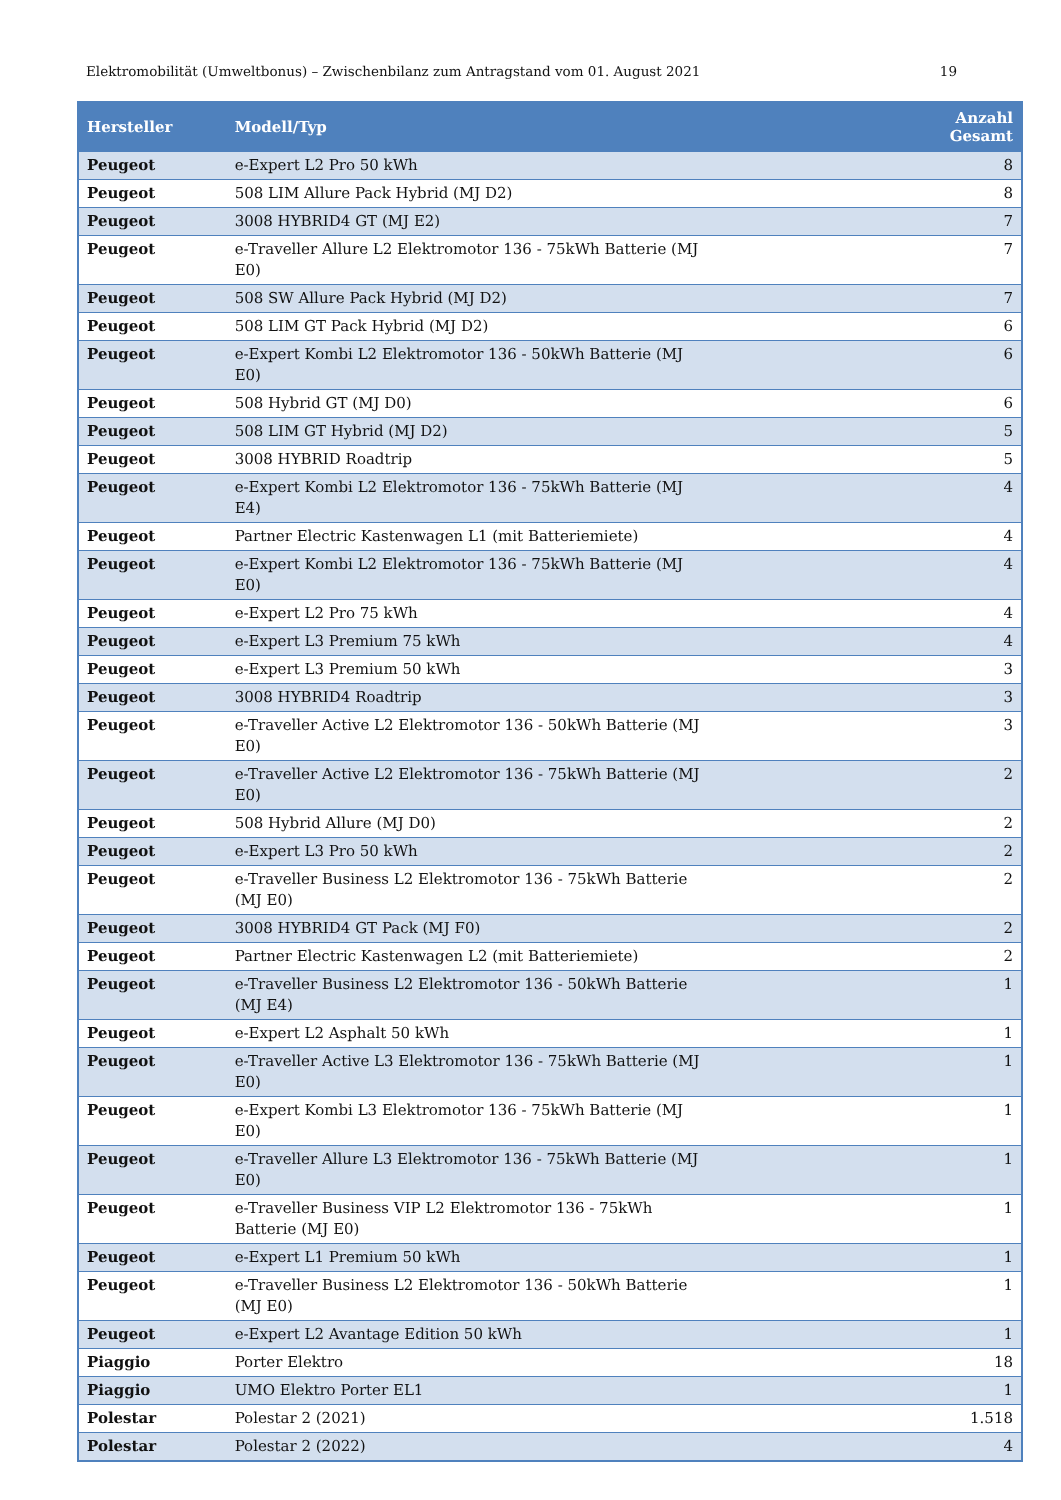Elektromobilität (Umweltbonus) – Zwischenbilanz zum Antragstand vom 01. August 2021 19
| Hersteller | Modell/Typ | Anzahl Gesamt |
| --- | --- | --- |
| Peugeot | e-Expert L2 Pro 50 kWh | 8 |
| Peugeot | 508 LIM Allure Pack Hybrid (MJ D2) | 8 |
| Peugeot | 3008 HYBRID4 GT (MJ E2) | 7 |
| Peugeot | e-Traveller Allure L2 Elektromotor 136 - 75kWh Batterie (MJ E0) | 7 |
| Peugeot | 508 SW Allure Pack Hybrid (MJ D2) | 7 |
| Peugeot | 508 LIM GT Pack Hybrid (MJ D2) | 6 |
| Peugeot | e-Expert Kombi L2 Elektromotor 136 - 50kWh Batterie (MJ E0) | 6 |
| Peugeot | 508 Hybrid GT (MJ D0) | 6 |
| Peugeot | 508 LIM GT Hybrid (MJ D2) | 5 |
| Peugeot | 3008 HYBRID Roadtrip | 5 |
| Peugeot | e-Expert Kombi L2 Elektromotor 136 - 75kWh Batterie (MJ E4) | 4 |
| Peugeot | Partner Electric Kastenwagen L1 (mit Batteriemiete) | 4 |
| Peugeot | e-Expert Kombi L2 Elektromotor 136 - 75kWh Batterie (MJ E0) | 4 |
| Peugeot | e-Expert L2 Pro 75 kWh | 4 |
| Peugeot | e-Expert L3 Premium 75 kWh | 4 |
| Peugeot | e-Expert L3 Premium 50 kWh | 3 |
| Peugeot | 3008 HYBRID4 Roadtrip | 3 |
| Peugeot | e-Traveller Active L2 Elektromotor 136 - 50kWh Batterie (MJ E0) | 3 |
| Peugeot | e-Traveller Active L2 Elektromotor 136 - 75kWh Batterie (MJ E0) | 2 |
| Peugeot | 508 Hybrid Allure (MJ D0) | 2 |
| Peugeot | e-Expert L3 Pro 50 kWh | 2 |
| Peugeot | e-Traveller Business L2 Elektromotor 136 - 75kWh Batterie (MJ E0) | 2 |
| Peugeot | 3008 HYBRID4 GT Pack (MJ F0) | 2 |
| Peugeot | Partner Electric Kastenwagen L2 (mit Batteriemiete) | 2 |
| Peugeot | e-Traveller Business L2 Elektromotor 136 - 50kWh Batterie (MJ E4) | 1 |
| Peugeot | e-Expert L2 Asphalt 50 kWh | 1 |
| Peugeot | e-Traveller Active L3 Elektromotor 136 - 75kWh Batterie (MJ E0) | 1 |
| Peugeot | e-Expert Kombi L3 Elektromotor 136 - 75kWh Batterie (MJ E0) | 1 |
| Peugeot | e-Traveller Allure L3 Elektromotor 136 - 75kWh Batterie (MJ E0) | 1 |
| Peugeot | e-Traveller Business VIP L2 Elektromotor 136 - 75kWh Batterie (MJ E0) | 1 |
| Peugeot | e-Expert L1 Premium 50 kWh | 1 |
| Peugeot | e-Traveller Business L2 Elektromotor 136 - 50kWh Batterie (MJ E0) | 1 |
| Peugeot | e-Expert L2 Avantage Edition 50 kWh | 1 |
| Piaggio | Porter Elektro | 18 |
| Piaggio | UMO Elektro Porter EL1 | 1 |
| Polestar | Polestar 2 (2021) | 1.518 |
| Polestar | Polestar 2 (2022) | 4 |